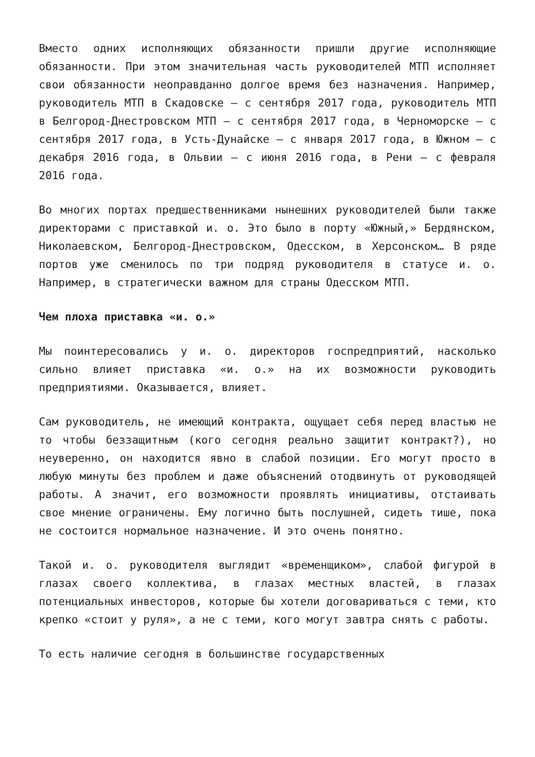Вместо одних исполняющих обязанности пришли другие исполняющие обязанности. При этом значительная часть руководителей МТП исполняет свои обязанности неоправданно долгое время без назначения. Например, руководитель МТП в Скадовске – с сентября 2017 года, руководитель МТП в Белгород-Днестровском МТП – с сентября 2017 года, в Черноморске – с сентября 2017 года, в Усть-Дунайске – с января 2017 года, в Южном – с декабря 2016 года, в Ольвии – с июня 2016 года, в Рени – с февраля 2016 года.
Во многих портах предшественниками нынешних руководителей были также директорами с приставкой и. о. Это было в порту «Южный,» Бердянском, Николаевском, Белгород-Днестровском, Одесском, в Херсонском… В ряде портов уже сменилось по три подряд руководителя в статусе и. о. Например, в стратегически важном для страны Одесском МТП.
Чем плоха приставка «и. о.»
Мы поинтересовались у и. о. директоров госпредприятий, насколько сильно влияет приставка «и. о.» на их возможности руководить предприятиями. Оказывается, влияет.
Сам руководитель, не имеющий контракта, ощущает себя перед властью не то чтобы беззащитным (кого сегодня реально защитит контракт?), но неуверенно, он находится явно в слабой позиции. Его могут просто в любую минуты без проблем и даже объяснений отодвинуть от руководящей работы. А значит, его возможности проявлять инициативы, отстаивать свое мнение ограничены. Ему логично быть послушней, сидеть тише, пока не состоится нормальное назначение. И это очень понятно.
Такой и. о. руководителя выглядит «временщиком», слабой фигурой в глазах своего коллектива, в глазах местных властей, в глазах потенциальных инвесторов, которые бы хотели договариваться с теми, кто крепко «стоит у руля», а не с теми, кого могут завтра снять с работы.
То есть наличие сегодня в большинстве государственных